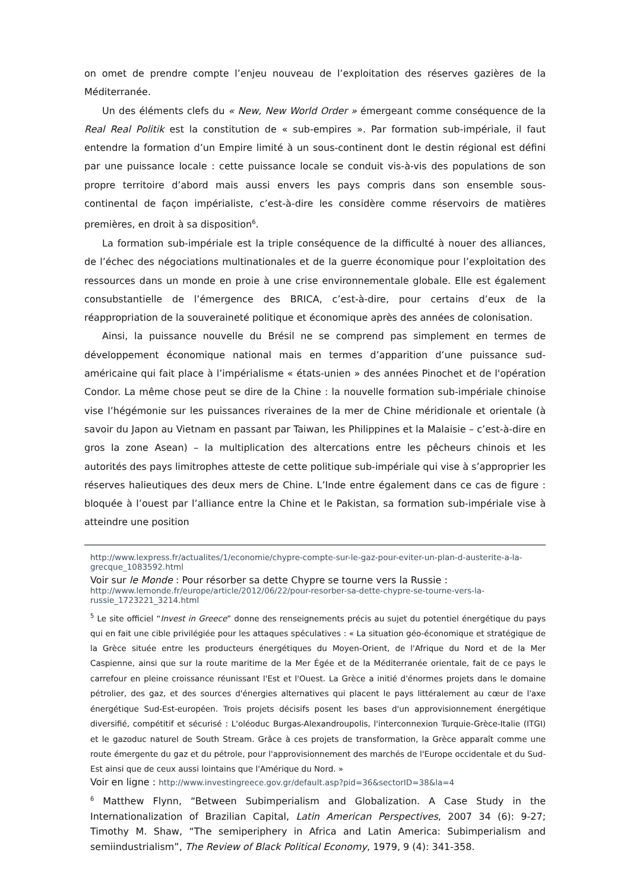on omet de prendre compte l’enjeu nouveau de l’exploitation des réserves gazières de la Méditerranée.
Un des éléments clefs du « New, New World Order » émergeant comme conséquence de la Real Real Politik est la constitution de « sub-empires ». Par formation sub-impériale, il faut entendre la formation d’un Empire limité à un sous-continent dont le destin régional est défini par une puissance locale : cette puissance locale se conduit vis-à-vis des populations de son propre territoire d’abord mais aussi envers les pays compris dans son ensemble sous-continental de façon impérialiste, c’est-à-dire les considère comme réservoirs de matières premières, en droit à sa disposition<sup>6</sup>.
La formation sub-impériale est la triple conséquence de la difficulté à nouer des alliances, de l’échec des négociations multinationales et de la guerre économique pour l’exploitation des ressources dans un monde en proie à une crise environnementale globale. Elle est également consubstantielle de l’émergence des BRICA, c’est-à-dire, pour certains d’eux de la réappropriation de la souveraineté politique et économique après des années de colonisation.
Ainsi, la puissance nouvelle du Brésil ne se comprend pas simplement en termes de développement économique national mais en termes d’apparition d’une puissance sud-américaine qui fait place à l’impérialisme « états-unien » des années Pinochet et de l'opération Condor. La même chose peut se dire de la Chine : la nouvelle formation sub-impériale chinoise vise l’hégémonie sur les puissances riveraines de la mer de Chine méridionale et orientale (à savoir du Japon au Vietnam en passant par Taiwan, les Philippines et la Malaisie – c’est-à-dire en gros la zone Asean) – la multiplication des altercations entre les pêcheurs chinois et les autorités des pays limitrophes atteste de cette politique sub-impériale qui vise à s’approprier les réserves halieutiques des deux mers de Chine. L’Inde entre également dans ce cas de figure : bloquée à l’ouest par l’alliance entre la Chine et le Pakistan, sa formation sub-impériale vise à atteindre une position
http://www.lexpress.fr/actualites/1/economie/chypre-compte-sur-le-gaz-pour-eviter-un-plan-d-austerite-a-la-grecque_1083592.html
Voir sur le Monde : Pour résorber sa dette Chypre se tourne vers la Russie :
http://www.lemonde.fr/europe/article/2012/06/22/pour-resorber-sa-dette-chypre-se-tourne-vers-la-russie_1723221_3214.html
<sup>5</sup> Le site officiel “Invest in Greece” donne des renseignements précis au sujet du potentiel énergétique du pays qui en fait une cible privilégiée pour les attaques spéculatives : « La situation géo-économique et stratégique de la Grèce située entre les producteurs énergétiques du Moyen-Orient, de l'Afrique du Nord et de la Mer Caspienne, ainsi que sur la route maritime de la Mer Égée et de la Méditerranée orientale, fait de ce pays le carrefour en pleine croissance réunissant l'Est et l'Ouest. La Grèce a initié d'énormes projets dans le domaine pétrolier, des gaz, et des sources d'énergies alternatives qui placent le pays littéralement au cœur de l'axe énergétique Sud-Est-européen. Trois projets décisifs posent les bases d'un approvisionnement énergétique diversifié, compétitif et sécurisé : L'oléoduc Burgas-Alexandroupolis, l'interconnexion Turquie-Grèce-Italie (ITGI) et le gazoduc naturel de South Stream. Grâce à ces projets de transformation, la Grèce apparaît comme une route émergente du gaz et du pétrole, pour l'approvisionnement des marchés de l'Europe occidentale et du Sud-Est ainsi que de ceux aussi lointains que l'Amérique du Nord. »
Voir en ligne : http://www.investingreece.gov.gr/default.asp?pid=36&sectorID=38&la=4
<sup>6</sup> Matthew Flynn, “Between Subimperialism and Globalization. A Case Study in the Internationalization of Brazilian Capital, Latin American Perspectives, 2007 34 (6): 9-27; Timothy M. Shaw, “The semiperiphery in Africa and Latin America: Subimperialism and semiindustrialism”, The Review of Black Political Economy, 1979, 9 (4): 341-358.